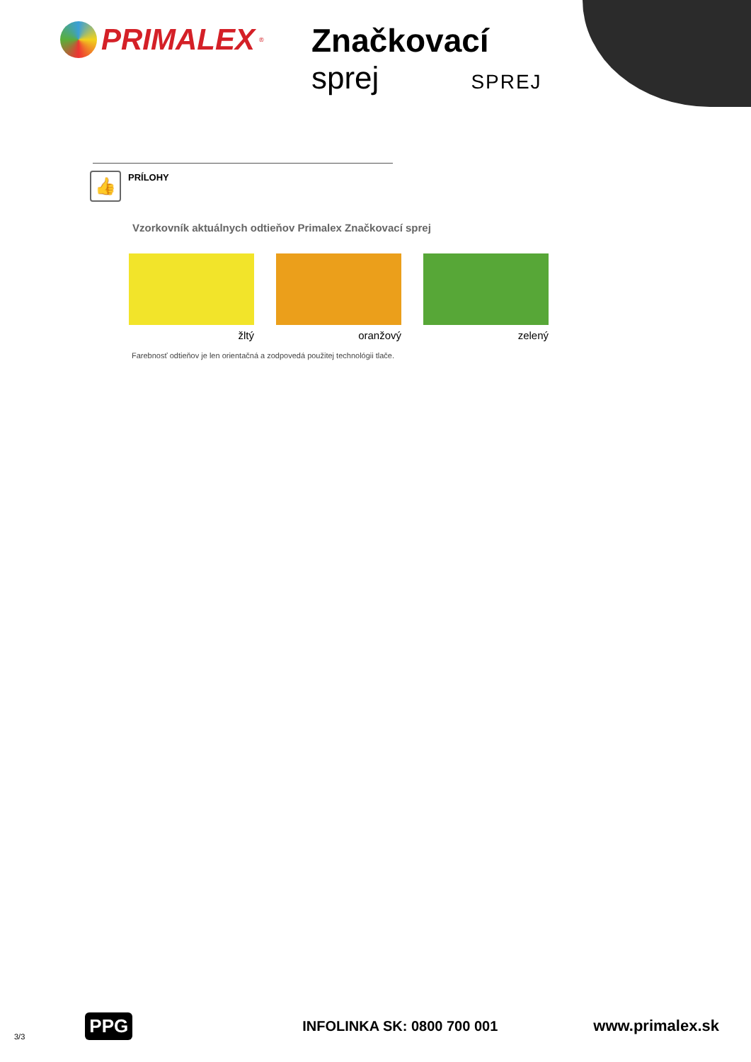PRIMALEX<sup>®</sup>
Značkovací
sprej SPREJ
👍
PRÍLOHY
Vzorkovník aktuálnych odtieňov Primalex Značkovací sprej
žltý oranžový zelený
Farebnosť odtieňov je len orientačná a zodpovedá použitej technológii tlače.
3/3 PPG INFOLINKA SK: 0800 700 001 www.primalex.sk